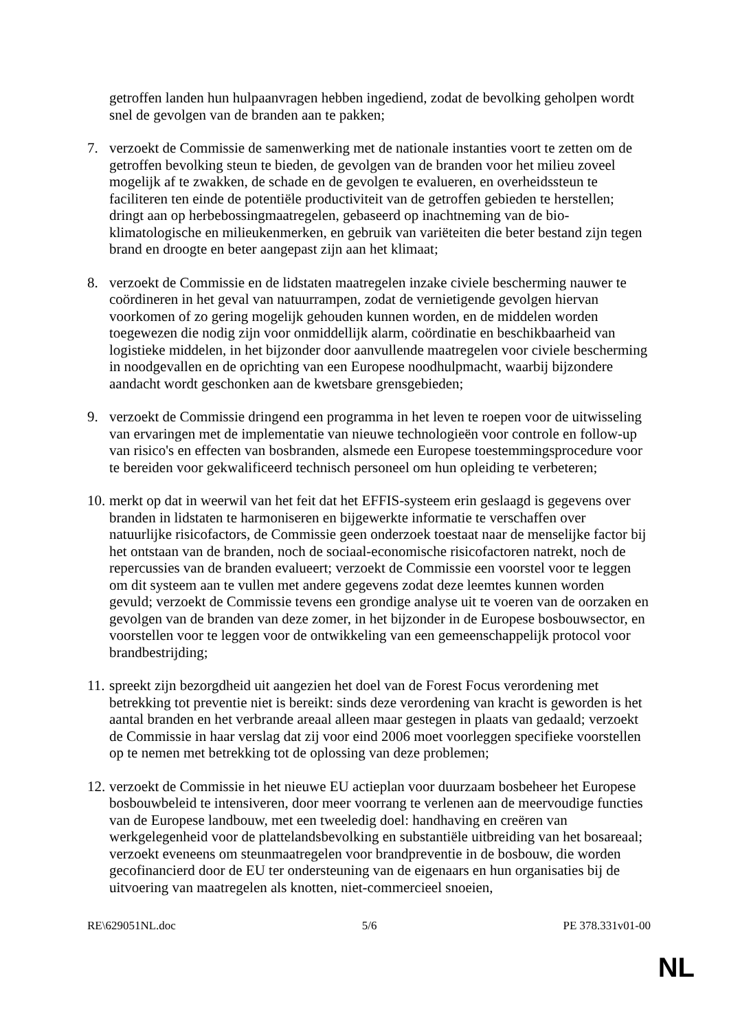getroffen landen hun hulpaanvragen hebben ingediend, zodat de bevolking geholpen wordt snel de gevolgen van de branden aan te pakken;
7. verzoekt de Commissie de samenwerking met de nationale instanties voort te zetten om de getroffen bevolking steun te bieden, de gevolgen van de branden voor het milieu zoveel mogelijk af te zwakken, de schade en de gevolgen te evalueren, en overheidssteun te faciliteren ten einde de potentiële productiviteit van de getroffen gebieden te herstellen; dringt aan op herbebossingmaatregelen, gebaseerd op inachtneming van de bio-klimatologische en milieukenmerken, en gebruik van variëteiten die beter bestand zijn tegen brand en droogte en beter aangepast zijn aan het klimaat;
8. verzoekt de Commissie en de lidstaten maatregelen inzake civiele bescherming nauwer te coördineren in het geval van natuurrampen, zodat de vernietigende gevolgen hiervan voorkomen of zo gering mogelijk gehouden kunnen worden, en de middelen worden toegewezen die nodig zijn voor onmiddellijk alarm, coördinatie en beschikbaarheid van logistieke middelen, in het bijzonder door aanvullende maatregelen voor civiele bescherming in noodgevallen en de oprichting van een Europese noodhulpmacht, waarbij bijzondere aandacht wordt geschonken aan de kwetsbare grensgebieden;
9. verzoekt de Commissie dringend een programma in het leven te roepen voor de uitwisseling van ervaringen met de implementatie van nieuwe technologieën voor controle en follow-up van risico's en effecten van bosbranden, alsmede een Europese toestemmingsprocedure voor te bereiden voor gekwalificeerd technisch personeel om hun opleiding te verbeteren;
10.
merkt op dat in weerwil van het feit dat het EFFIS-systeem erin geslaagd is gegevens over branden in lidstaten te harmoniseren en bijgewerkte informatie te verschaffen over natuurlijke risicofactors, de Commissie geen onderzoek toestaat naar de menselijke factor bij het ontstaan van de branden, noch de sociaal-economische risicofactoren natrekt, noch de repercussies van de branden evalueert; verzoekt de Commissie een voorstel voor te leggen om dit systeem aan te vullen met andere gegevens zodat deze leemtes kunnen worden gevuld; verzoekt de Commissie tevens een grondige analyse uit te voeren van de oorzaken en gevolgen van de branden van deze zomer, in het bijzonder in de Europese bosbouwsector, en voorstellen voor te leggen voor de ontwikkeling van een gemeenschappelijk protocol voor brandbestrijding;
11.
spreekt zijn bezorgdheid uit aangezien het doel van de Forest Focus verordening met betrekking tot preventie niet is bereikt: sinds deze verordening van kracht is geworden is het aantal branden en het verbrande areaal alleen maar gestegen in plaats van gedaald; verzoekt de Commissie in haar verslag dat zij voor eind 2006 moet voorleggen specifieke voorstellen op te nemen met betrekking tot de oplossing van deze problemen;
12.
verzoekt de Commissie in het nieuwe EU actieplan voor duurzaam bosbeheer het Europese bosbouwbeleid te intensiveren, door meer voorrang te verlenen aan de meervoudige functies van de Europese landbouw, met een tweeledig doel: handhaving en creëren van werkgelegenheid voor de plattelandsbevolking en substantiële uitbreiding van het bosareaal; verzoekt eveneens om steunmaatregelen voor brandpreventie in de bosbouw, die worden gecofinancierd door de EU ter ondersteuning van de eigenaars en hun organisaties bij de uitvoering van maatregelen als knotten, niet-commercieel snoeien,
RE\629051NL.doc 5/6 PE 378.331v01-00
NL